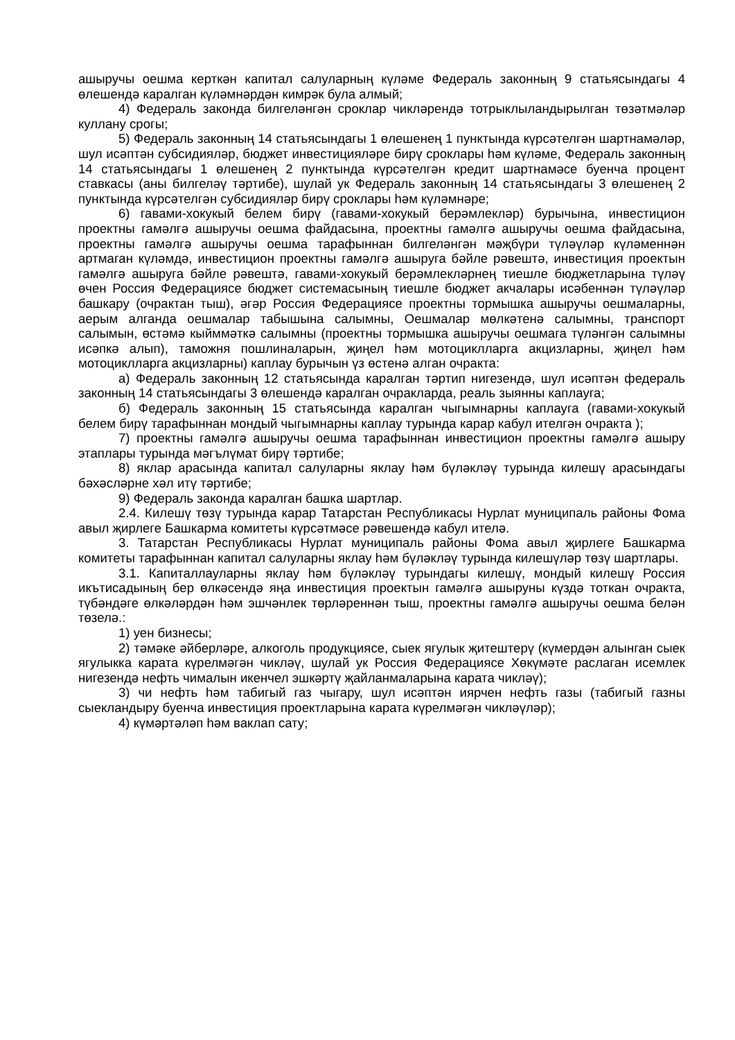ашыручы оешма керткән капитал салуларның күләме Федераль законның 9 статьясындагы 4 өлешендә каралган күләмнәрдән кимрәк була алмый;
4) Федераль законда билгеләнгән сроклар чикләрендә тотрыклыландырылган төзәтмәләр куллану срогы;
5) Федераль законның 14 статьясындагы 1 өлешенең 1 пунктында күрсәтелгән шартнамәләр, шул исәптән субсидияләр, бюджет инвестицияләре бирү сроклары һәм күләме, Федераль законның 14 статьясындагы 1 өлешенең 2 пунктында күрсәтелгән кредит шартнамәсе буенча процент ставкасы (аны билгеләү тәртибе), шулай ук Федераль законның 14 статьясындагы 3 өлешенең 2 пунктында күрсәтелгән субсидияләр бирү сроклары һәм күләмнәре;
6) гавами-хокукый белем бирү (гавами-хокукый берәмлекләр) бурычына, инвестицион проектны гамәлгә ашыручы оешма файдасына, проектны гамәлгә ашыручы оешма файдасына, проектны гамәлгә ашыручы оешма тарафыннан билгеләнгән мәҗбүри түләүләр күләменнән артмаган күләмдә, инвестицион проектны гамәлгә ашыруга бәйле рәвештә, инвестиция проектын гамәлгә ашыруга бәйле рәвештә, гавами-хокукый берәмлекләрнең тиешле бюджетларына түләү өчен Россия Федерациясе бюджет системасының тиешле бюджет акчалары исәбеннән түләүләр башкару (очрактан тыш), әгәр Россия Федерациясе проектны тормышка ашыручы оешмаларны, аерым алганда оешмалар табышына салымны, Оешмалар мөлкәтенә салымны, транспорт салымын, өстәмә кыйммәткә салымны (проектны тормышка ашыручы оешмага түләнгән салымны исәпкә алып), таможня пошлиналарын, җиңел һәм мотоциклларга акцизларны, җиңел һәм мотоциклларга акцизларны) каплау бурычын үз өстенә алган очракта:
а) Федераль законның 12 статьясында каралган тәртип нигезендә, шул исәптән федераль законның 14 статьясындагы 3 өлешендә каралган очракларда, реаль зыянны каплауга;
б) Федераль законның 15 статьясында каралган чыгымнарны каплауга (гавами-хокукый белем бирү тарафыннан мондый чыгымнарны каплау турында карар кабул ителгән очракта );
7) проектны гамәлгә ашыручы оешма тарафыннан инвестицион проектны гамәлгә ашыру этаплары турында мәгълүмат бирү тәртибе;
8) яклар арасында капитал салуларны яклау һәм бүләкләү турында килешү арасындагы бәхәсләрне хәл итү тәртибе;
9) Федераль законда каралган башка шартлар.
2.4. Килешү төзү турында карар Татарстан Республикасы Нурлат муниципаль районы Фома авыл җирлеге Башкарма комитеты күрсәтмәсе рәвешендә кабул ителә.
3. Татарстан Республикасы Нурлат муниципаль районы Фома авыл җирлеге Башкарма комитеты тарафыннан капитал салуларны яклау һәм бүләкләү турында килешүләр төзү шартлары.
3.1. Капиталлауларны яклау һәм бүләкләү турындагы килешү, мондый килешү Россия икътисадының бер өлкәсендә яңа инвестиция проектын гамәлгә ашыруны күздә тоткан очракта, түбәндәге өлкәләрдән һәм эшчәнлек төрләреннән тыш, проектны гамәлгә ашыручы оешма белән төзелә.:
1) уен бизнесы;
2) тәмәке әйберләре, алкоголь продукциясе, сыек ягулык җитештерү (күмердән алынган сыек ягулыкка карата күрелмәгән чикләү, шулай ук Россия Федерациясе Хөкүмәте раслаган исемлек нигезендә нефть чималын икенчел эшкәртү җайланмаларына карата чикләү);
3) чи нефть һәм табигый газ чыгару, шул исәптән иярчен нефть газы (табигый газны сыекландыру буенча инвестиция проектларына карата күрелмәгән чикләүләр);
4) күмәртәләп һәм ваклап сату;